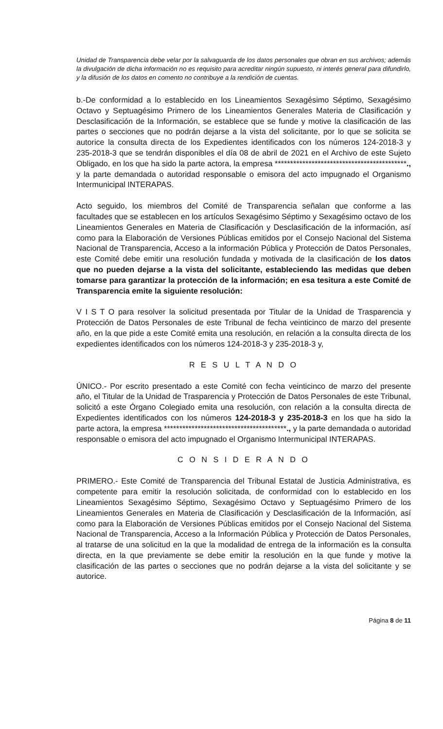Unidad de Transparencia debe velar por la salvaguarda de los datos personales que obran en sus archivos; además la divulgación de dicha información no es requisito para acreditar ningún supuesto, ni interés general para difundirlo, y la difusión de los datos en comento no contribuye a la rendición de cuentas.
b.-De conformidad a lo establecido en los Lineamientos Sexagésimo Séptimo, Sexagésimo Octavo y Septuagésimo Primero de los Lineamientos Generales Materia de Clasificación y Desclasificación de la Información, se establece que se funde y motive la clasificación de las partes o secciones que no podrán dejarse a la vista del solicitante, por lo que se solicita se autorice la consulta directa de los Expedientes identificados con los números 124-2018-3 y 235-2018-3 que se tendrán disponibles el día 08 de abril de 2021 en el Archivo de este Sujeto Obligado, en los que ha sido la parte actora, la empresa *******************************************., y la parte demandada o autoridad responsable o emisora del acto impugnado el Organismo Intermunicipal INTERAPAS.
Acto seguido, los miembros del Comité de Transparencia señalan que conforme a las facultades que se establecen en los artículos Sexagésimo Séptimo y Sexagésimo octavo de los Lineamientos Generales en Materia de Clasificación y Desclasificación de la información, así como para la Elaboración de Versiones Públicas emitidos por el Consejo Nacional del Sistema Nacional de Transparencia, Acceso a la información Pública y Protección de Datos Personales, este Comité debe emitir una resolución fundada y motivada de la clasificación de los datos que no pueden dejarse a la vista del solicitante, estableciendo las medidas que deben tomarse para garantizar la protección de la información; en esa tesitura a este Comité de Transparencia emite la siguiente resolución:
V I S T O para resolver la solicitud presentada por Titular de la Unidad de Trasparencia y Protección de Datos Personales de este Tribunal de fecha veinticinco de marzo del presente año, en la que pide a este Comité emita una resolución, en relación a la consulta directa de los expedientes identificados con los números 124-2018-3 y 235-2018-3 y,
R E S U L T A N D O
ÚNICO.- Por escrito presentado a este Comité con fecha veinticinco de marzo del presente año, el Titular de la Unidad de Trasparencia y Protección de Datos Personales de este Tribunal, solicitó a este Órgano Colegiado emita una resolución, con relación a la consulta directa de Expedientes identificados con los números 124-2018-3 y 235-2018-3 en los que ha sido la parte actora, la empresa ****************************************., y la parte demandada o autoridad responsable o emisora del acto impugnado el Organismo Intermunicipal INTERAPAS.
C O N S I D E R A N D O
PRIMERO.- Este Comité de Transparencia del Tribunal Estatal de Justicia Administrativa, es competente para emitir la resolución solicitada, de conformidad con lo establecido en los Lineamientos Sexagésimo Séptimo, Sexagésimo Octavo y Septuagésimo Primero de los Lineamientos Generales en Materia de Clasificación y Desclasificación de la Información, así como para la Elaboración de Versiones Públicas emitidos por el Consejo Nacional del Sistema Nacional de Transparencia, Acceso a la Información Pública y Protección de Datos Personales, al tratarse de una solicitud en la que la modalidad de entrega de la información es la consulta directa, en la que previamente se debe emitir la resolución en la que funde y motive la clasificación de las partes o secciones que no podrán dejarse a la vista del solicitante y se autorice.
Página 8 de 11